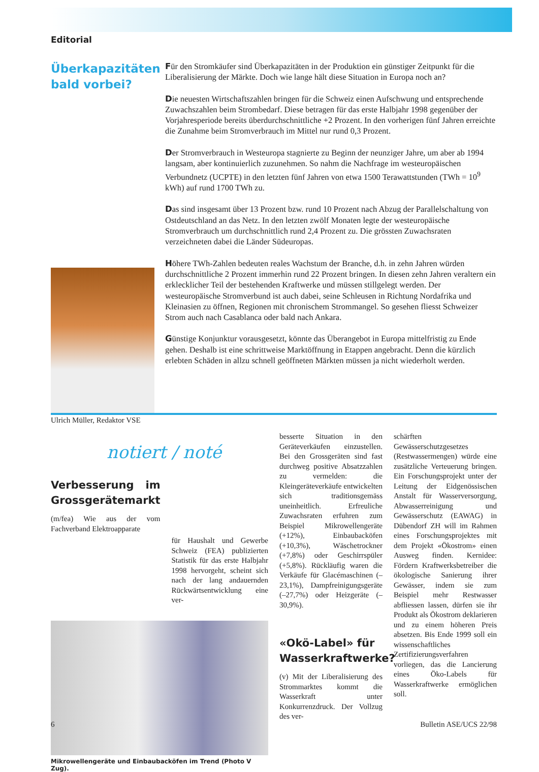Editorial
Überkapazitäten
bald vorbei?
Ulrich Müller, Redaktor VSE
Für den Stromkäufer sind Überkapazitäten in der Produktion ein günstiger Zeitpunkt für die Liberalisierung der Märkte. Doch wie lange hält diese Situation in Europa noch an?
Die neuesten Wirtschaftszahlen bringen für die Schweiz einen Aufschwung und entsprechende Zuwachszahlen beim Strombedarf. Diese betragen für das erste Halbjahr 1998 gegenüber der Vorjahresperiode bereits überdurchschnittliche +2 Prozent. In den vorherigen fünf Jahren erreichte die Zunahme beim Stromverbrauch im Mittel nur rund 0,3 Prozent.
Der Stromverbrauch in Westeuropa stagnierte zu Beginn der neunziger Jahre, um aber ab 1994 langsam, aber kontinuierlich zuzunehmen. So nahm die Nachfrage im westeuropäischen Verbundnetz (UCPTE) in den letzten fünf Jahren von etwa 1500 Terawattstunden (TWh = 10<sup>9</sup> kWh) auf rund 1700 TWh zu.
Das sind insgesamt über 13 Prozent bzw. rund 10 Prozent nach Abzug der Parallelschaltung von Ostdeutschland an das Netz. In den letzten zwölf Monaten legte der westeuropäische Stromverbrauch um durchschnittlich rund 2,4 Prozent zu. Die grössten Zuwachsraten verzeichneten dabei die Länder Südeuropas.
Höhere TWh-Zahlen bedeuten reales Wachstum der Branche, d.h. in zehn Jahren würden durchschnittliche 2 Prozent immerhin rund 22 Prozent bringen. In diesen zehn Jahren veraltern ein erklecklicher Teil der bestehenden Kraftwerke und müssen stillgelegt werden. Der westeuropäische Stromverbund ist auch dabei, seine Schleusen in Richtung Nordafrika und Kleinasien zu öffnen, Regionen mit chronischem Strommangel. So gesehen fliesst Schweizer Strom auch nach Casablanca oder bald nach Ankara.
Günstige Konjunktur vorausgesetzt, könnte das Überangebot in Europa mittelfristig zu Ende gehen. Deshalb ist eine schrittweise Marktöffnung in Etappen angebracht. Denn die kürzlich erlebten Schäden in allzu schnell geöffneten Märkten müssen ja nicht wiederholt werden.
notiert / noté
Verbesserung im Grossgerätemarkt
(m/fea) Wie aus der vom Fachverband Elektroapparate
für Haushalt und Gewerbe Schweiz (FEA) publizierten Statistik für das erste Halbjahr 1998 hervorgeht, scheint sich nach der lang andauernden Rückwärtsentwicklung eine ver-
Mikrowellengeräte und Einbaubacköfen im Trend (Photo V Zug).
besserte Situation in den Geräteverkäufen einzustellen. Bei den Grossgeräten sind fast durchweg positive Absatzzahlen zu vermelden: die Kleingeräteverkäufe entwickelten sich traditionsgemäss uneinheitlich. Erfreuliche Zuwachsraten erfuhren zum Beispiel Mikrowellengeräte (+12%), Einbaubacköfen (+10,3%), Wäschetrockner (+7,8%) oder Geschirrspüler (+5,8%). Rückläufig waren die Verkäufe für Glacémaschinen (–23,1%), Dampfreinigungsgeräte (–27,7%) oder Heizgeräte (–30,9%).
«Okö-Label» für Wasserkraftwerke?
(v) Mit der Liberalisierung des Strommarktes kommt die Wasserkraft unter Konkurrenzdruck. Der Vollzug des ver-
schärften Gewässerschutzgesetzes (Restwassermengen) würde eine zusätzliche Verteuerung bringen. Ein Forschungsprojekt unter der Leitung der Eidgenössischen Anstalt für Wasserversorgung, Abwasserreinigung und Gewässerschutz (EAWAG) in Dübendorf ZH will im Rahmen eines Forschungsprojektes mit dem Projekt «Ökostrom» einen Ausweg finden. Kernidee: Fördern Kraftwerksbetreiber die ökologische Sanierung ihrer Gewässer, indem sie zum Beispiel mehr Restwasser abfliessen lassen, dürfen sie ihr Produkt als Ökostrom deklarieren und zu einem höheren Preis absetzen. Bis Ende 1999 soll ein wissenschaftliches Zertifizierungsverfahren vorliegen, das die Lancierung eines Öko-Labels für Wasserkraftwerke ermöglichen soll.
6 Bulletin ASE/UCS 22/98